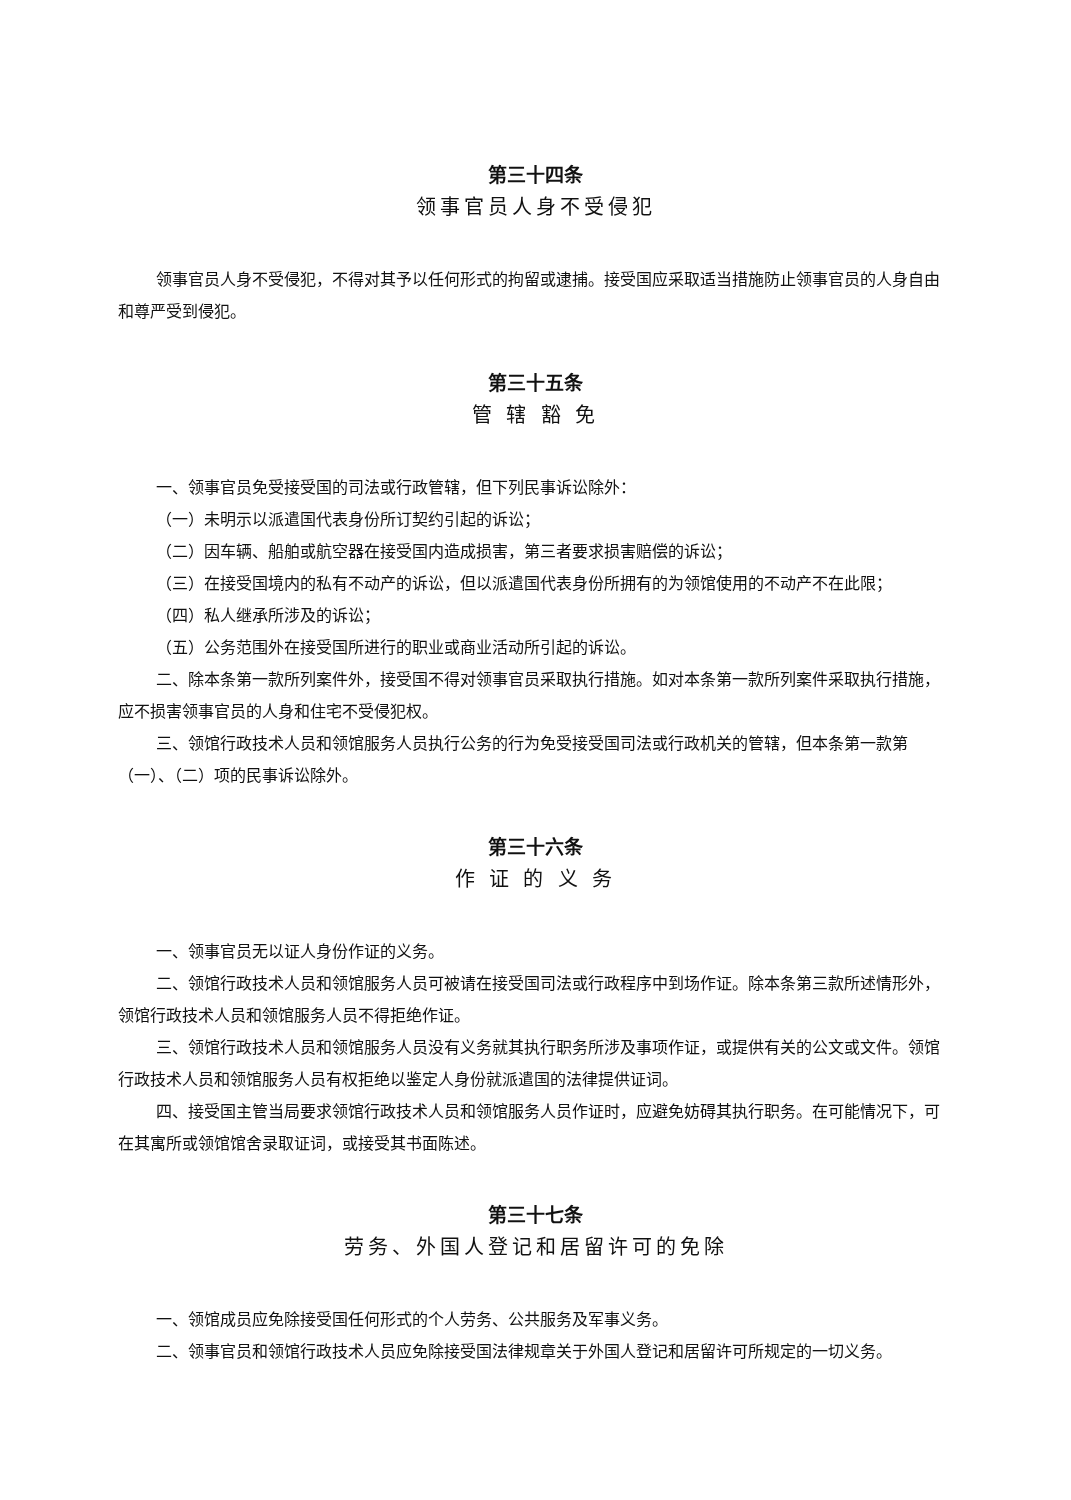第三十四条
领事官员人身不受侵犯
领事官员人身不受侵犯，不得对其予以任何形式的拘留或逮捕。接受国应采取适当措施防止领事官员的人身自由和尊严受到侵犯。
第三十五条
管 辖 豁 免
一、领事官员免受接受国的司法或行政管辖，但下列民事诉讼除外：
（一）未明示以派遣国代表身份所订契约引起的诉讼；
（二）因车辆、船舶或航空器在接受国内造成损害，第三者要求损害赔偿的诉讼；
（三）在接受国境内的私有不动产的诉讼，但以派遣国代表身份所拥有的为领馆使用的不动产不在此限；
（四）私人继承所涉及的诉讼；
（五）公务范围外在接受国所进行的职业或商业活动所引起的诉讼。
二、除本条第一款所列案件外，接受国不得对领事官员采取执行措施。如对本条第一款所列案件采取执行措施，应不损害领事官员的人身和住宅不受侵犯权。
三、领馆行政技术人员和领馆服务人员执行公务的行为免受接受国司法或行政机关的管辖，但本条第一款第（一）、（二）项的民事诉讼除外。
第三十六条
作 证 的 义 务
一、领事官员无以证人身份作证的义务。
二、领馆行政技术人员和领馆服务人员可被请在接受国司法或行政程序中到场作证。除本条第三款所述情形外，领馆行政技术人员和领馆服务人员不得拒绝作证。
三、领馆行政技术人员和领馆服务人员没有义务就其执行职务所涉及事项作证，或提供有关的公文或文件。领馆行政技术人员和领馆服务人员有权拒绝以鉴定人身份就派遣国的法律提供证词。
四、接受国主管当局要求领馆行政技术人员和领馆服务人员作证时，应避免妨碍其执行职务。在可能情况下，可在其寓所或领馆馆舍录取证词，或接受其书面陈述。
第三十七条
劳务、外国人登记和居留许可的免除
一、领馆成员应免除接受国任何形式的个人劳务、公共服务及军事义务。
二、领事官员和领馆行政技术人员应免除接受国法律规章关于外国人登记和居留许可所规定的一切义务。